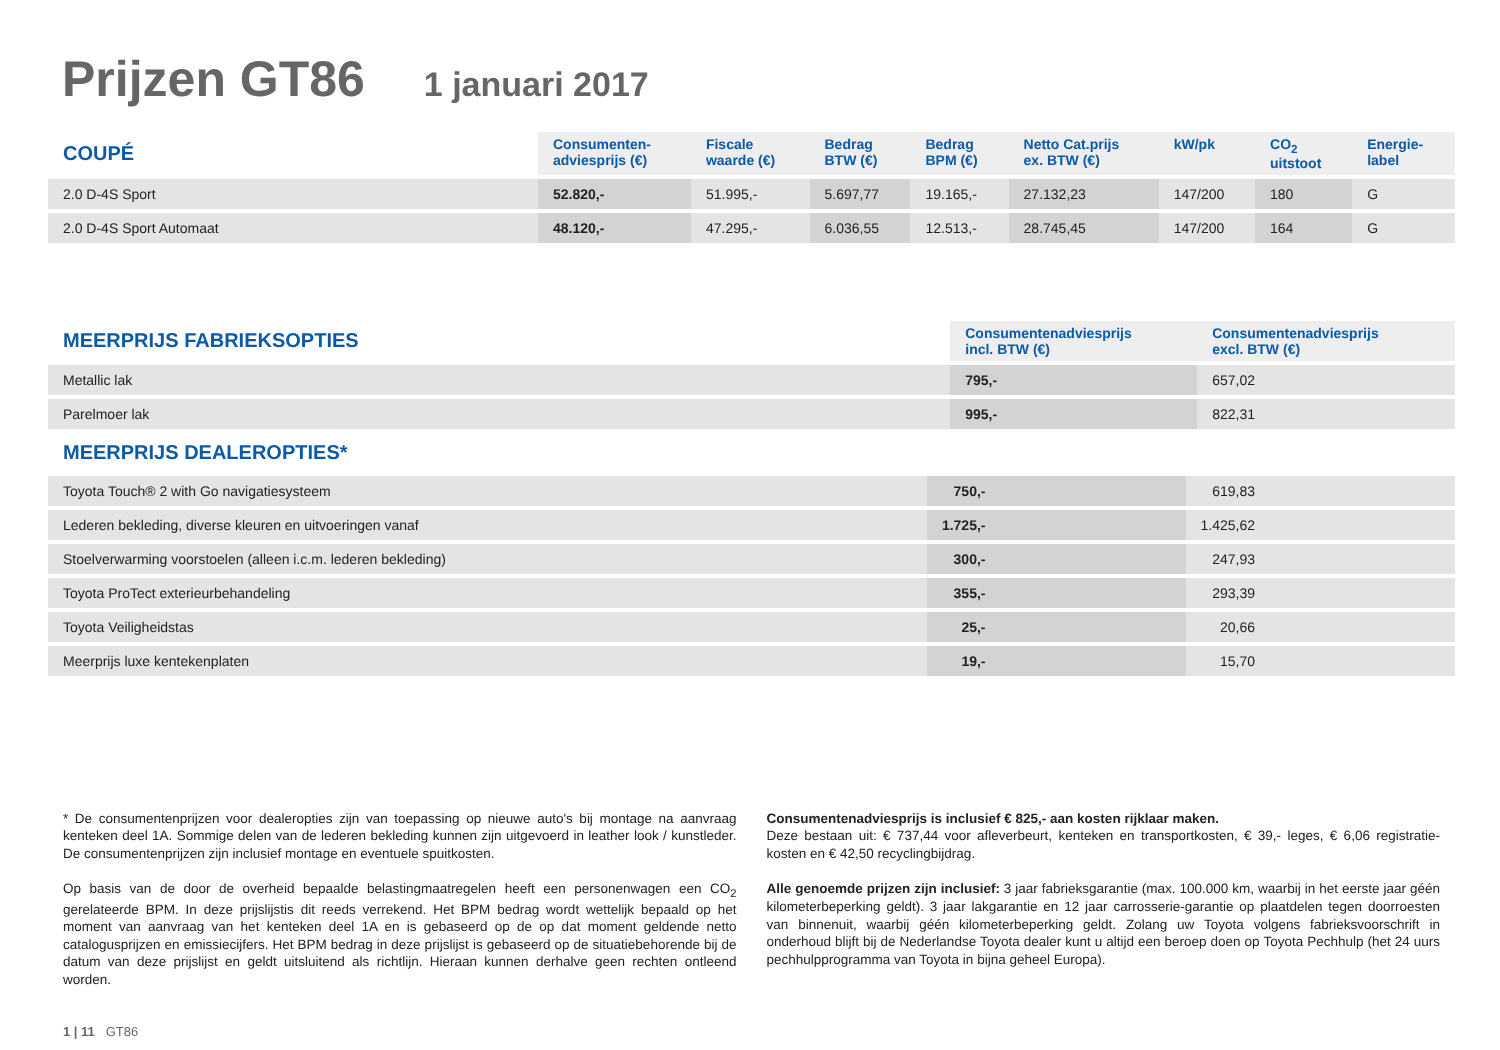Prijzen GT86 1 januari 2017
| COUPÉ | Consumenten- adviesprijs (€) | Fiscale waarde (€) | Bedrag BTW (€) | Bedrag BPM (€) | Netto Cat.prijs ex. BTW (€) | kW/pk | CO<sub>2</sub> uitstoot | Energie- label |
| --- | --- | --- | --- | --- | --- | --- | --- | --- |
| 2.0 D-4S Sport | 52.820,- | 51.995,- | 5.697,77 | 19.165,- | 27.132,23 | 147/200 | 180 | G |
| 2.0 D-4S Sport Automaat | 48.120,- | 47.295,- | 6.036,55 | 12.513,- | 28.745,45 | 147/200 | 164 | G |
| MEERPRIJS FABRIEKSOPTIES | Consumentenadviesprijs incl. BTW (€) | Consumentenadviesprijs excl. BTW (€) |
| --- | --- | --- |
| Metallic lak | 795,- | 657,02 |
| Parelmoer lak | 995,- | 822,31 |
MEERPRIJS DEALEROPTIES*
| Toyota Touch® 2 with Go navigatiesysteem | 750,- | 619,83 |
| Lederen bekleding, diverse kleuren en uitvoeringen vanaf | 1.725,- | 1.425,62 |
| Stoelverwarming voorstoelen (alleen i.c.m. lederen bekleding) | 300,- | 247,93 |
| Toyota ProTect exterieurbehandeling | 355,- | 293,39 |
| Toyota Veiligheidstas | 25,- | 20,66 |
| Meerprijs luxe kentekenplaten | 19,- | 15,70 |
* De consumentenprijzen voor dealeropties zijn van toepassing op nieuwe auto's bij montage na aanvraag kenteken deel 1A. Sommige delen van de lederen bekleding kunnen zijn uitgevoerd in leather look / kunstleder. De consumentenprijzen zijn inclusief montage en eventuele spuitkosten.
Op basis van de door de overheid bepaalde belastingmaatregelen heeft een personenwagen een CO<sub>2</sub> gerelateerde BPM. In deze prijslijstis dit reeds verrekend. Het BPM bedrag wordt wettelijk bepaald op het moment van aanvraag van het kenteken deel 1A en is gebaseerd op de op dat moment geldende netto catalogusprijzen en emissiecijfers. Het BPM bedrag in deze prijslijst is gebaseerd op de situatiebehorende bij de datum van deze prijslijst en geldt uitsluitend als richtlijn. Hieraan kunnen derhalve geen rechten ontleend worden.
Consumentenadviesprijs is inclusief € 825,- aan kosten rijklaar maken.
Deze bestaan uit: € 737,44 voor afleverbeurt, kenteken en transportkosten, € 39,- leges, € 6,06 registratie-kosten en € 42,50 recyclingbijdrag.
Alle genoemde prijzen zijn inclusief: 3 jaar fabrieksgarantie (max. 100.000 km, waarbij in het eerste jaar géén kilometerbeperking geldt). 3 jaar lakgarantie en 12 jaar carrosserie-garantie op plaatdelen tegen doorroesten van binnenuit, waarbij géén kilometerbeperking geldt. Zolang uw Toyota volgens fabrieksvoorschrift in onderhoud blijft bij de Nederlandse Toyota dealer kunt u altijd een beroep doen op Toyota Pechhulp (het 24 uurs pechhulpprogramma van Toyota in bijna geheel Europa).
1 | 11 GT86